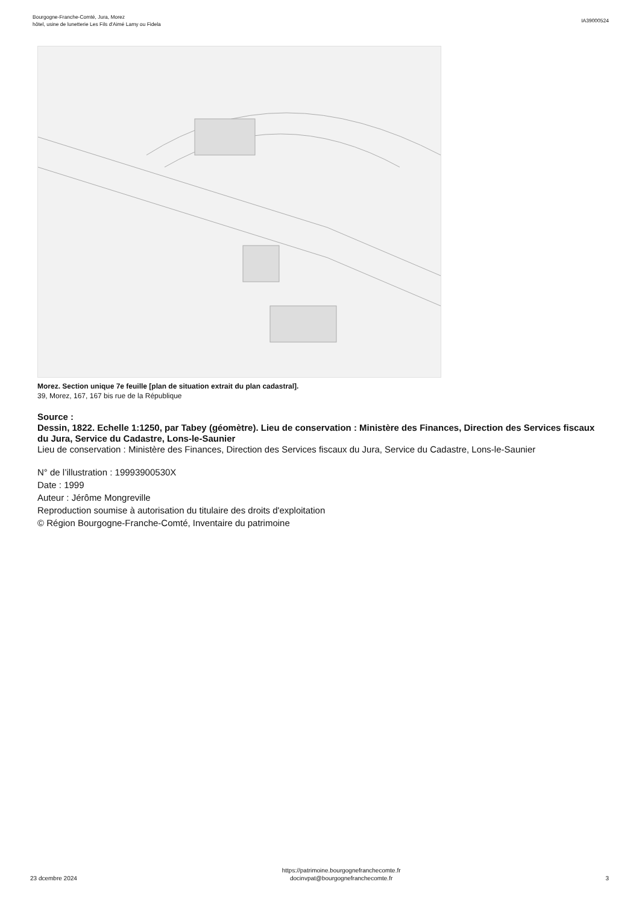Bourgogne-Franche-Comté, Jura, Morez
hôtel, usine de lunetterie Les Fils d'Aimé Lamy ou Fidela
IA39000524
Morez. Section unique 7e feuille [plan de situation extrait du plan cadastral].
39, Morez, 167, 167 bis rue de la République
Source :
Dessin, 1822. Echelle 1:1250, par Tabey (géomètre). Lieu de conservation : Ministère des Finances, Direction des Services fiscaux du Jura, Service du Cadastre, Lons-le-Saunier
Lieu de conservation : Ministère des Finances, Direction des Services fiscaux du Jura, Service du Cadastre, Lons-le-Saunier
N° de l’illustration : 19993900530X
Date : 1999
Auteur : Jérôme Mongreville
Reproduction soumise à autorisation du titulaire des droits d'exploitation
© Région Bourgogne-Franche-Comté, Inventaire du patrimoine
23 dcembre 2024
https://patrimoine.bourgognefranchecomte.fr
docinvpat@bourgognefranchecomte.fr
3